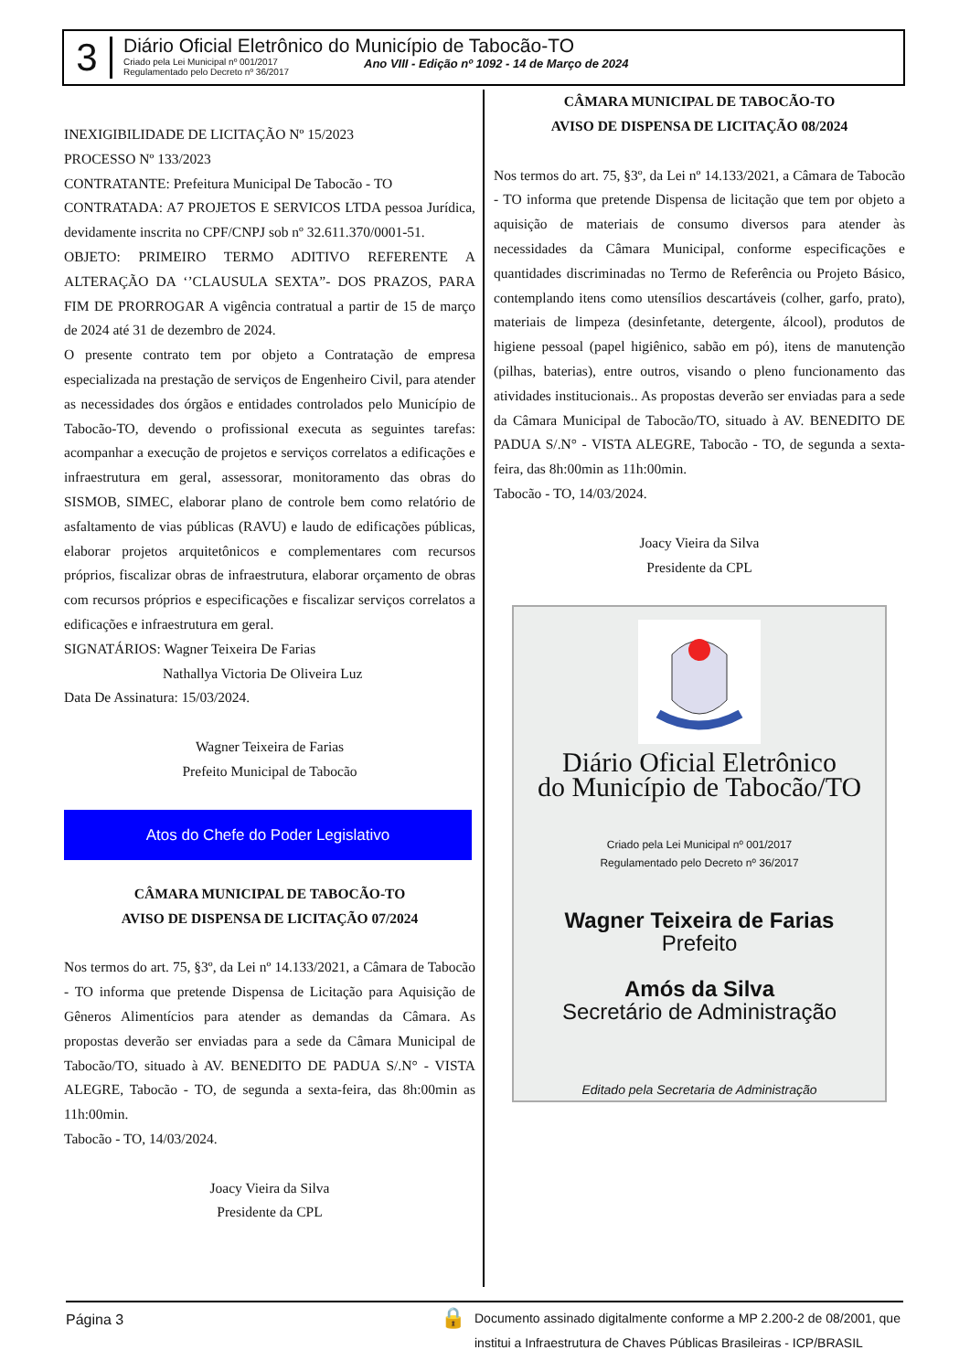3
Diário Oficial Eletrônico do Município de Tabocão-TO
Criado pela Lei Municipal nº 001/2017
Regulamentado pelo Decreto nº 36/2017 Ano VIII - Edição nº 1092 - 14 de Março de 2024
INEXIGIBILIDADE DE LICITAÇÃO Nº 15/2023
PROCESSO Nº 133/2023
CONTRATANTE: Prefeitura Municipal De Tabocão - TO
CONTRATADA: A7 PROJETOS E SERVICOS LTDA pessoa Jurídica, devidamente inscrita no CPF/CNPJ sob nº 32.611.370/0001-51.
OBJETO: PRIMEIRO TERMO ADITIVO REFERENTE A ALTERAÇÃO DA ‘’CLAUSULA SEXTA”- DOS PRAZOS, PARA FIM DE PRORROGAR A vigência contratual a partir de 15 de março de 2024 até 31 de dezembro de 2024.
O presente contrato tem por objeto a Contratação de empresa especializada na prestação de serviços de Engenheiro Civil, para atender as necessidades dos órgãos e entidades controlados pelo Município de Tabocão-TO, devendo o profissional executa as seguintes tarefas: acompanhar a execução de projetos e serviços correlatos a edificações e infraestrutura em geral, assessorar, monitoramento das obras do SISMOB, SIMEC, elaborar plano de controle bem como relatório de asfaltamento de vias públicas (RAVU) e laudo de edificações públicas, elaborar projetos arquitetônicos e complementares com recursos próprios, fiscalizar obras de infraestrutura, elaborar orçamento de obras com recursos próprios e especificações e fiscalizar serviços correlatos a edificações e infraestrutura em geral.
SIGNATÁRIOS: Wagner Teixeira De Farias
Nathallya Victoria De Oliveira Luz
Data De Assinatura: 15/03/2024.
Wagner Teixeira de Farias
Prefeito Municipal de Tabocão
Atos do Chefe do Poder Legislativo
CÂMARA MUNICIPAL DE TABOCÃO-TO
AVISO DE DISPENSA DE LICITAÇÃO 07/2024
Nos termos do art. 75, §3º, da Lei nº 14.133/2021, a Câmara de Tabocão - TO informa que pretende Dispensa de Licitação para Aquisição de Gêneros Alimentícios para atender as demandas da Câmara. As propostas deverão ser enviadas para a sede da Câmara Municipal de Tabocão/TO, situado à AV. BENEDITO DE PADUA S/.N° - VISTA ALEGRE, Tabocão - TO, de segunda a sexta-feira, das 8h:00min as 11h:00min.
Tabocão - TO, 14/03/2024.
Joacy Vieira da Silva
Presidente da CPL
CÂMARA MUNICIPAL DE TABOCÃO-TO
AVISO DE DISPENSA DE LICITAÇÃO 08/2024
Nos termos do art. 75, §3º, da Lei nº 14.133/2021, a Câmara de Tabocão - TO informa que pretende Dispensa de licitação que tem por objeto a aquisição de materiais de consumo diversos para atender às necessidades da Câmara Municipal, conforme especificações e quantidades discriminadas no Termo de Referência ou Projeto Básico, contemplando itens como utensílios descartáveis (colher, garfo, prato), materiais de limpeza (desinfetante, detergente, álcool), produtos de higiene pessoal (papel higiênico, sabão em pó), itens de manutenção (pilhas, baterias), entre outros, visando o pleno funcionamento das atividades institucionais.. As propostas deverão ser enviadas para a sede da Câmara Municipal de Tabocão/TO, situado à AV. BENEDITO DE PADUA S/.N° - VISTA ALEGRE, Tabocão - TO, de segunda a sexta-feira, das 8h:00min as 11h:00min.
Tabocão - TO, 14/03/2024.
Joacy Vieira da Silva
Presidente da CPL
Diário Oficial Eletrônico
do Município de Tabocão/TO
Criado pela Lei Municipal nº 001/2017
Regulamentado pelo Decreto nº 36/2017
Wagner Teixeira de Farias
Prefeito
Amós da Silva
Secretário de Administração
Editado pela Secretaria de Administração
Página 3 🔒 Documento assinado digitalmente conforme a MP 2.200-2 de 08/2001, que
institui a Infraestrutura de Chaves Públicas Brasileiras - ICP/BRASIL